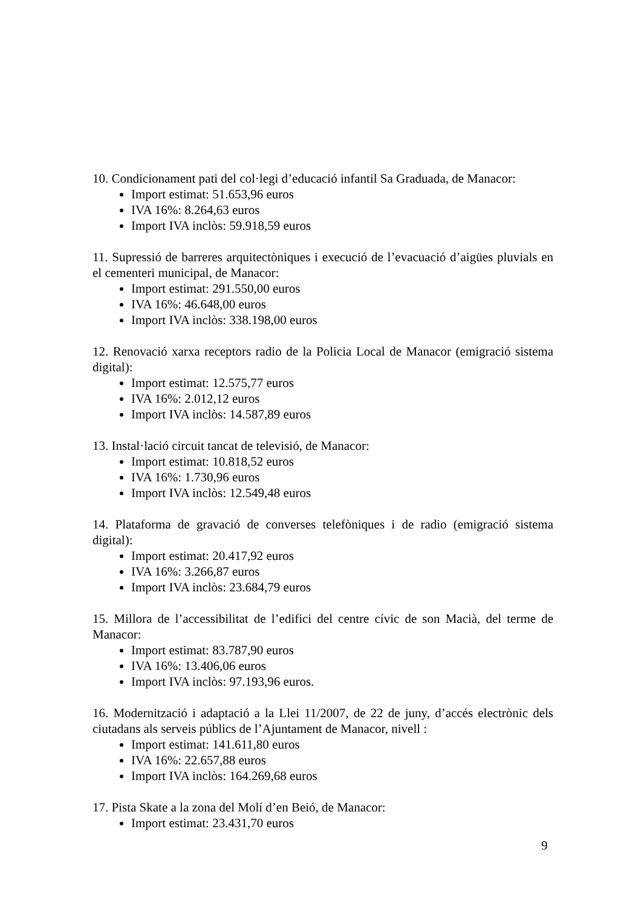10. Condicionament pati del col·legi d’educació infantil Sa Graduada, de Manacor:
Import estimat: 51.653,96 euros
IVA 16%: 8.264,63 euros
Import IVA inclòs: 59.918,59 euros
11. Supressió de barreres arquitectòniques i execució de l’evacuació d’aigües pluvials en el cementeri municipal, de Manacor:
Import estimat: 291.550,00 euros
IVA 16%: 46.648,00 euros
Import IVA inclòs: 338.198,00 euros
12. Renovació xarxa receptors radio de la Policia Local de Manacor (emigració sistema digital):
Import estimat: 12.575,77 euros
IVA 16%: 2.012,12 euros
Import IVA inclòs: 14.587,89 euros
13. Instal·lació circuit tancat de televisió, de Manacor:
Import estimat: 10.818,52 euros
IVA 16%: 1.730,96 euros
Import IVA inclòs: 12.549,48 euros
14. Plataforma de gravació de converses telefòniques i de radio (emigració sistema digital):
Import estimat: 20.417,92 euros
IVA 16%: 3.266,87 euros
Import IVA inclòs: 23.684,79 euros
15. Millora de l’accessibilitat de l’edifici del centre cívic de son Macià, del terme de Manacor:
Import estimat: 83.787,90 euros
IVA 16%: 13.406,06 euros
Import IVA inclòs: 97.193,96 euros.
16. Modernització i adaptació a la Llei 11/2007, de 22 de juny, d’accés electrònic dels ciutadans als serveis públics de l’Ajuntament de Manacor, nivell :
Import estimat: 141.611,80 euros
IVA 16%: 22.657,88 euros
Import IVA inclòs: 164.269,68 euros
17. Pista Skate a la zona del Molí d’en Beió, de Manacor:
Import estimat: 23.431,70 euros
9